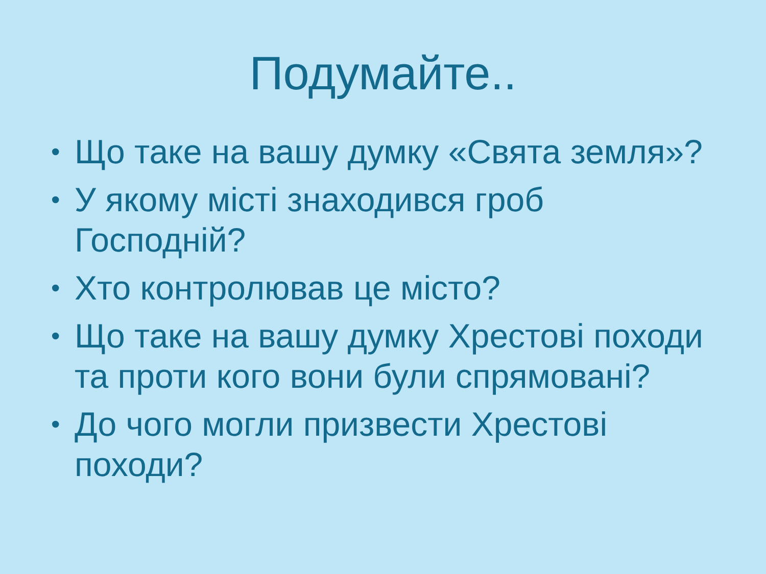Подумайте..
• Що таке на вашу думку «Свята земля»?
• У якому місті знаходився гроб Господній?
• Хто контролював це місто?
• Що таке на вашу думку Хрестові походи та проти кого вони були спрямовані?
• До чого могли призвести Хрестові походи?